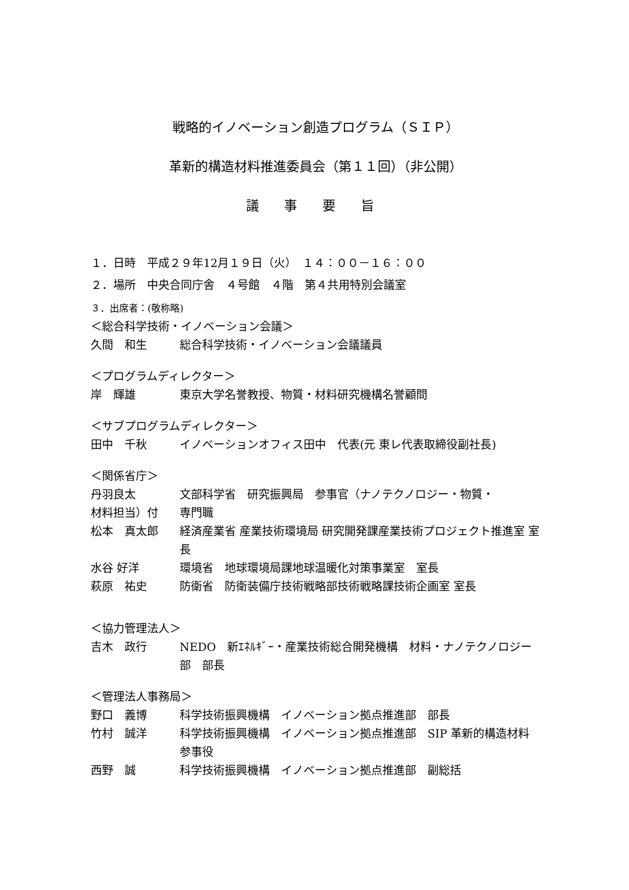戦略的イノベーション創造プログラム（ＳＩＰ）
革新的構造材料推進委員会（第１１回）（非公開）
議 事 要 旨
１．日時　平成２９年12月１９日（火）　１４：００－１６：００
２．場所　中央合同庁舎　４号館　４階　第４共用特別会議室
３．出席者：(敬称略)
＜総合科学技術・イノベーション会議＞
久間　和生 総合科学技術・イノベーション会議議員
＜プログラムディレクター＞
岸　輝雄 東京大学名誉教授、物質・材料研究機構名誉顧問
＜サブプログラムディレクター＞
田中　千秋 イノベーションオフィス田中　代表(元 東レ代表取締役副社長)
＜関係省庁＞
丹羽良太 文部科学省　研究振興局　参事官（ナノテクノロジー・物質・
材料担当）付 専門職
松本　真太郎 経済産業省 産業技術環境局 研究開発課産業技術プロジェクト推進室 室長
水谷 好洋 環境省　地球環境局課地球温暖化対策事業室　室長
萩原　祐史 防衛省　防衛装備庁技術戦略部技術戦略課技術企画室 室長
＜協力管理法人＞
吉木　政行 NEDO　新ｴﾈﾙｷﾞｰ・産業技術総合開発機構　材料・ナノテクノロジー部　部長
＜管理法人事務局＞
野口　義博 科学技術振興機構　イノベーション拠点推進部　部長
竹村　誠洋 科学技術振興機構　イノベーション拠点推進部　SIP 革新的構造材料　参事役
西野　誠 科学技術振興機構　イノベーション拠点推進部　副総括